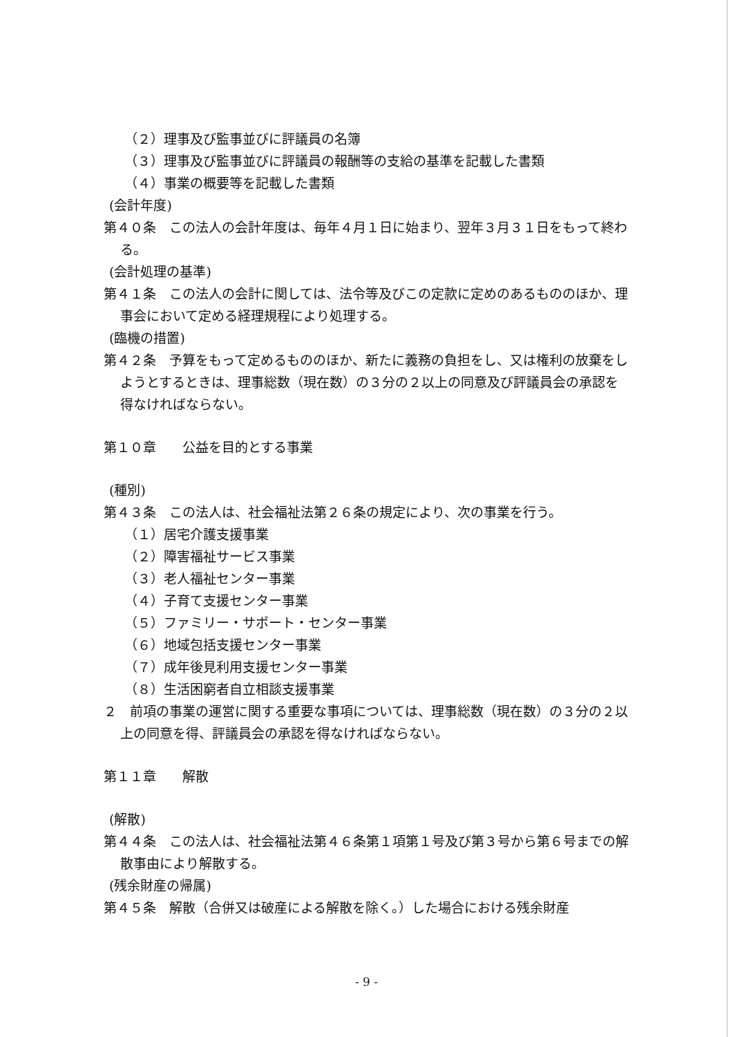（２）理事及び監事並びに評議員の名簿
（３）理事及び監事並びに評議員の報酬等の支給の基準を記載した書類
（４）事業の概要等を記載した書類
(会計年度)
第４０条　この法人の会計年度は、毎年４月１日に始まり、翌年３月３１日をもって終わる。
(会計処理の基準)
第４１条　この法人の会計に関しては、法令等及びこの定款に定めのあるもののほか、理事会において定める経理規程により処理する。
(臨機の措置)
第４２条　予算をもって定めるもののほか、新たに義務の負担をし、又は権利の放棄をしようとするときは、理事総数（現在数）の３分の２以上の同意及び評議員会の承認を得なければならない。
第１０章　　公益を目的とする事業
(種別)
第４３条　この法人は、社会福祉法第２６条の規定により、次の事業を行う。
（１）居宅介護支援事業
（２）障害福祉サービス事業
（３）老人福祉センター事業
（４）子育て支援センター事業
（５）ファミリー・サポート・センター事業
（６）地域包括支援センター事業
（７）成年後見利用支援センター事業
（８）生活困窮者自立相談支援事業
２　前項の事業の運営に関する重要な事項については、理事総数（現在数）の３分の２以上の同意を得、評議員会の承認を得なければならない。
第１１章　　解散
(解散)
第４４条　この法人は、社会福祉法第４６条第１項第１号及び第３号から第６号までの解散事由により解散する。
(残余財産の帰属)
第４５条　解散（合併又は破産による解散を除く。）した場合における残余財産
- 9 -